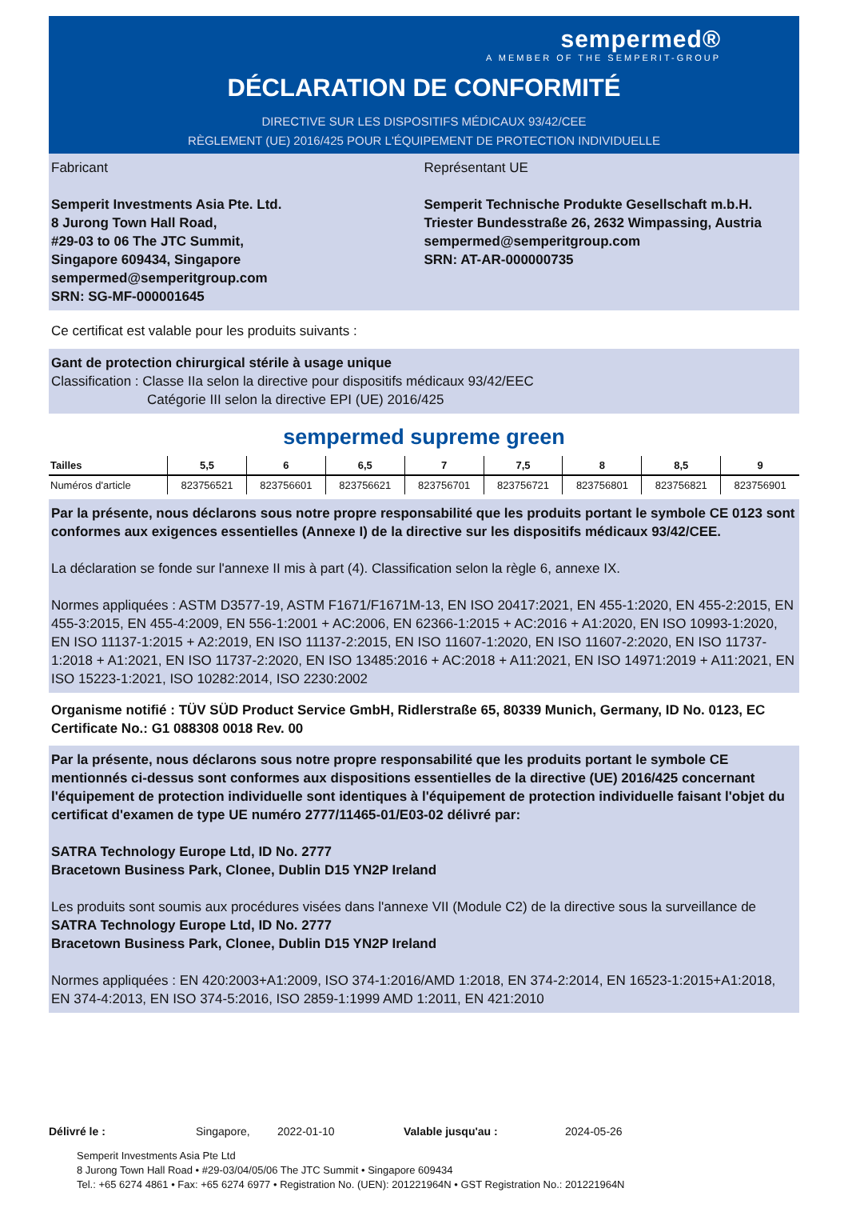sempermed®
A MEMBER OF THE SEMPERIT-GROUP
DÉCLARATION DE CONFORMITÉ
DIRECTIVE SUR LES DISPOSITIFS MÉDICAUX 93/42/CEE
RÈGLEMENT (UE) 2016/425 POUR L'ÉQUIPEMENT DE PROTECTION INDIVIDUELLE
Fabricant
Semperit Investments Asia Pte. Ltd.
8 Jurong Town Hall Road,
#29-03 to 06 The JTC Summit,
Singapore 609434, Singapore
sempermed@semperitgroup.com
SRN: SG-MF-000001645
Représentant UE
Semperit Technische Produkte Gesellschaft m.b.H.
Triester Bundesstraße 26, 2632 Wimpassing, Austria
sempermed@semperitgroup.com
SRN: AT-AR-000000735
Ce certificat est valable pour les produits suivants :
Gant de protection chirurgical stérile à usage unique
Classification : Classe IIa selon la directive pour dispositifs médicaux 93/42/EEC
Catégorie III selon la directive EPI (UE) 2016/425
sempermed supreme green
| Tailles | 5,5 | 6 | 6,5 | 7 | 7,5 | 8 | 8,5 | 9 |
| --- | --- | --- | --- | --- | --- | --- | --- | --- |
| Numéros d'article | 823756521 | 823756601 | 823756621 | 823756701 | 823756721 | 823756801 | 823756821 | 823756901 |
Par la présente, nous déclarons sous notre propre responsabilité que les produits portant le symbole CE 0123 sont conformes aux exigences essentielles (Annexe I) de la directive sur les dispositifs médicaux 93/42/CEE.
La déclaration se fonde sur l'annexe II mis à part (4). Classification selon la règle 6, annexe IX.
Normes appliquées : ASTM D3577-19, ASTM F1671/F1671M-13, EN ISO 20417:2021, EN 455-1:2020, EN 455-2:2015, EN 455-3:2015, EN 455-4:2009, EN 556-1:2001 + AC:2006, EN 62366-1:2015 + AC:2016 + A1:2020, EN ISO 10993-1:2020, EN ISO 11137-1:2015 + A2:2019, EN ISO 11137-2:2015, EN ISO 11607-1:2020, EN ISO 11607-2:2020, EN ISO 11737-1:2018 + A1:2021, EN ISO 11737-2:2020, EN ISO 13485:2016 + AC:2018 + A11:2021, EN ISO 14971:2019 + A11:2021, EN ISO 15223-1:2021, ISO 10282:2014, ISO 2230:2002
Organisme notifié : TÜV SÜD Product Service GmbH, Ridlerstraße 65, 80339 Munich, Germany, ID No. 0123, EC Certificate No.: G1 088308 0018 Rev. 00
Par la présente, nous déclarons sous notre propre responsabilité que les produits portant le symbole CE mentionnés ci-dessus sont conformes aux dispositions essentielles de la directive (UE) 2016/425 concernant l'équipement de protection individuelle sont identiques à l'équipement de protection individuelle faisant l'objet du certificat d'examen de type UE numéro 2777/11465-01/E03-02 délivré par:
SATRA Technology Europe Ltd, ID No. 2777
Bracetown Business Park, Clonee, Dublin D15 YN2P Ireland
Les produits sont soumis aux procédures visées dans l'annexe VII (Module C2) de la directive sous la surveillance de
SATRA Technology Europe Ltd, ID No. 2777
Bracetown Business Park, Clonee, Dublin D15 YN2P Ireland
Normes appliquées : EN 420:2003+A1:2009, ISO 374-1:2016/AMD 1:2018, EN 374-2:2014, EN 16523-1:2015+A1:2018, EN 374-4:2013, EN ISO 374-5:2016, ISO 2859-1:1999 AMD 1:2011, EN 421:2010
Délivré le : Singapore, 2022-01-10 Valable jusqu'au : 2024-05-26
Semperit Investments Asia Pte Ltd
8 Jurong Town Hall Road • #29-03/04/05/06 The JTC Summit • Singapore 609434
Tel.: +65 6274 4861 • Fax: +65 6274 6977 • Registration No. (UEN): 201221964N • GST Registration No.: 201221964N